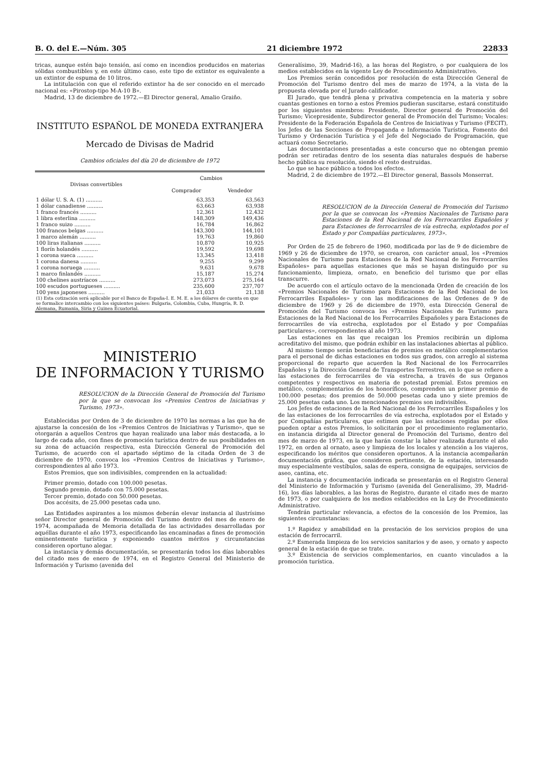B. O. del E.—Núm. 305 21 diciembre 1972 22833
tricas, aunque estén bajo tensión, así como en incendios producidos en materias sólidas combustibles y, en este último caso, este tipo de extintor es equivalente a un extintor de espuma de 10 litros.
La intitulación con que el referido extintor ha de ser conocido en el mercado nacional es: «Pirostop-tipo M-A-10 B».
Madrid, 13 de diciembre de 1972.—El Director general, Amalio Graiño.
INSTITUTO ESPAÑOL DE MONEDA EXTRANJERA
Mercado de Divisas de Madrid
Cambios oficiales del día 20 de diciembre de 1972
| Divisas convertibles | Cambios | |
| --- | --- | --- |
| | Comprador | Vendedor |
| 1 dólar U. S. A. (1) .......... | 63,353 | 63,563 |
| 1 dólar canadiense .......... | 63,663 | 63,938 |
| 1 franco francés .......... | 12,361 | 12,432 |
| 1 libra esterlina .......... | 148,309 | 149,436 |
| 1 franco suizo .......... | 16,784 | 16,862 |
| 100 francos belgas .......... | 143,300 | 144,101 |
| 1 marco alemán .......... | 19,763 | 19,860 |
| 100 liras italianas .......... | 10,870 | 10,925 |
| 1 florín holandés .......... | 19,592 | 19,698 |
| 1 corona sueca .......... | 13,345 | 13,418 |
| 1 corona danesa .......... | 9,255 | 9,299 |
| 1 corona noruega .......... | 9,631 | 9,678 |
| 1 marco finlandés .......... | 15,187 | 15,274 |
| 100 chelines austríacos .......... | 273,073 | 275,164 |
| 100 escudos portugueses .......... | 235,600 | 237,707 |
| 100 yens japoneses .......... | 21,033 | 21,138 |
| (1) Esta cotización será aplicable por el Banco de España-I. E. M. E. a los dólares de cuenta en que se formalice intercambio con los siguientes países: Bulgaria, Colombia, Cuba, Hungría, R. D. Alemana, Rumania, Siria y Guinea Ecuatorial. | | |
MINISTERIO
DE INFORMACION Y TURISMO
RESOLUCION de la Dirección General de Promoción del Turismo por la que se convocan los «Premios Centros de Iniciativas y Turismo, 1973».
Establecidas por Orden de 3 de diciembre de 1970 las normas a las que ha de ajustarse la concesión de los «Premios Centros de Iniciativas y Turismo», que se otorgarán a aquellos Centros que hayan realizado una labor más destacada, a lo largo de cada año, con fines de promoción turística dentro de sus posibilidades en su zona de actuación respectiva, esta Dirección General de Promoción del Turismo, de acuerdo con el apartado séptimo de la citada Orden de 3 de diciembre de 1970, convoca los «Premios Centros de Iniciativas y Turismo», correspondientes al año 1973.
Estos Premios, que son indivisibles, comprenden en la actualidad:
Primer premio, dotado con 100.000 pesetas.
Segundo premio, dotado con 75.000 pesetas.
Tercer premio, dotado con 50.000 pesetas.
Dos accésits, de 25.000 pesetas cada uno.
Las Entidades aspirantes a los mismos deberán elevar instancia al ilustrísimo señor Director general de Promoción del Turismo dentro del mes de enero de 1974, acompañada de Memoria detallada de las actividades desarrolladas por aquéllas durante el año 1973, especificando las encaminadas a fines de promoción eminentemente turística y exponiendo cuantos méritos y circunstancias consideren oportuno alegar.
La instancia y demás documentación, se presentarán todos los días laborables del citado mes de enero de 1974, en el Registro General del Ministerio de Información y Turismo (avenida del
Generalísimo, 39, Madrid-16), a las horas del Registro, o por cualquiera de los medios establecidos en la vigente Ley de Procedimiento Administrativo.
Los Premios serán concedidos por resolución de esta Dirección General de Promoción del Turismo dentro del mes de marzo de 1974, a la vista de la propuesta elevada por el Jurado calificador.
El Jurado, que tendrá plena y privativa competencia en la materia y sobre cuantas gestiones en torno a estos Premios pudieran suscitarse, estará constituido por los siguientes miembros: Presidente, Director general de Promoción del Turismo; Vicepresidente, Subdirector general de Promoción del Turismo; Vocales: Presidente de la Federación Española de Centros de Iniciativas y Turismo (FECIT), los Jefes de las Secciones de Propaganda e Información Turística, Fomento del Turismo y Ordenación Turística y el Jefe del Negociado de Programación, que actuará como Secretario.
Las documentaciones presentadas a este concurso que no obtengan premio podrán ser retiradas dentro de los sesenta días naturales después de haberse hecho pública su resolución, siendo el resto destruidas.
Lo que se hace público a todos los efectos.
Madrid, 2 de diciembre de 1972.—El Director general, Bassols Monserrat.
RESOLUCION de la Dirección General de Promoción del Turismo por la que se convocan los «Premios Nacionales de Turismo para Estaciones de la Red Nacional de los Ferrocarriles Españoles y para Estaciones de ferrocarriles de vía estrecha, explotados por el Estado y por Compañías particulares, 1973».
Por Orden de 25 de febrero de 1960, modificada por las de 9 de diciembre de 1969 y 26 de diciembre de 1970, se crearon, con carácter anual, los «Premios Nacionales de Turismo para Estaciones de la Red Nacional de los Ferrocarriles Españoles» para aquellas estaciones que más se hayan distinguido por su funcionamiento, limpieza, ornato, en beneficio del turismo que por ellas transcurre.
De acuerdo con el artículo octavo de la mencionada Orden de creación de los «Premios Nacionales de Turismo para Estaciones de la Red Nacional de los Ferrocarriles Españoles» y con las modificaciones de las Ordenes de 9 de diciembre de 1969 y 26 de diciembre de 1970, esta Dirección General de Promoción del Turismo convoca los «Premios Nacionales de Turismo para Estaciones de la Red Nacional de los Ferrocarriles Españoles y para Estaciones de ferrocarriles de vía estrecha, explotados por el Estado y por Compañías particulares», correspondientes al año 1973.
Las estaciones en las que recaigan los Premios recibirán un diploma acreditativo del mismo, que podrán exhibir en las instalaciones abiertas al público.
Al mismo tiempo serán beneficiarias de premios en metálico complementarios para el personal de dichas estaciones en todos sus grados, con arreglo al sistema proporcional de reparto que acuerden la Red Nacional de los Ferrocarriles Españoles y la Dirección General de Transportes Terrestres, en lo que se refiere a las estaciones de ferrocarriles de vía estrecha, a través de sus Organos competentes y respectivos en materia de potestad premial. Estos premios en metálico, complementarios de los honoríficos, comprenden un primer premio de 100.000 pesetas; dos premios de 50.000 pesetas cada uno y siete premios de 25.000 pesetas cada uno. Los mencionados premios son indivisibles.
Los Jefes de estaciones de la Red Nacional de los Ferrocarriles Españoles y los de las estaciones de los ferrocarriles de vía estrecha, explotados por el Estado y por Compañías particulares, que estimen que las estaciones regidas por ellos pueden optar a estos Premios, lo solicitarán por el procedimiento reglamentario, en instancia dirigida al Director general de Promoción del Turismo, dentro del mes de marzo de 1973, en la que harán constar la labor realizada durante el año 1972, en orden al ornato, aseo y limpieza de los locales y atención a los viajeros, especificando los méritos que consideren oportunos. A la instancia acompañarán documentación gráfica, que consideren pertinente, de la estación, interesando muy especialmente vestíbulos, salas de espera, consigna de equipajes, servicios de aseo, cantina, etc.
La instancia y documentación indicada se presentarán en el Registro General del Ministerio de Información y Turismo (avenida del Generalísimo, 39, Madrid-16), los días laborables, a las horas de Registro, durante el citado mes de marzo de 1973, o por cualquiera de los medios establecidos en la Ley de Procedimiento Administrativo.
Tendrán particular relevancia, a efectos de la concesión de los Premios, las siguientes circunstancias:
1.º Rapidez y amabilidad en la prestación de los servicios propios de una estación de ferrocarril.
2.º Esmerada limpieza de los servicios sanitarios y de aseo, y ornato y aspecto general de la estación de que se trate.
3.º Existencia de servicios complementarios, en cuanto vinculados a la promoción turística.